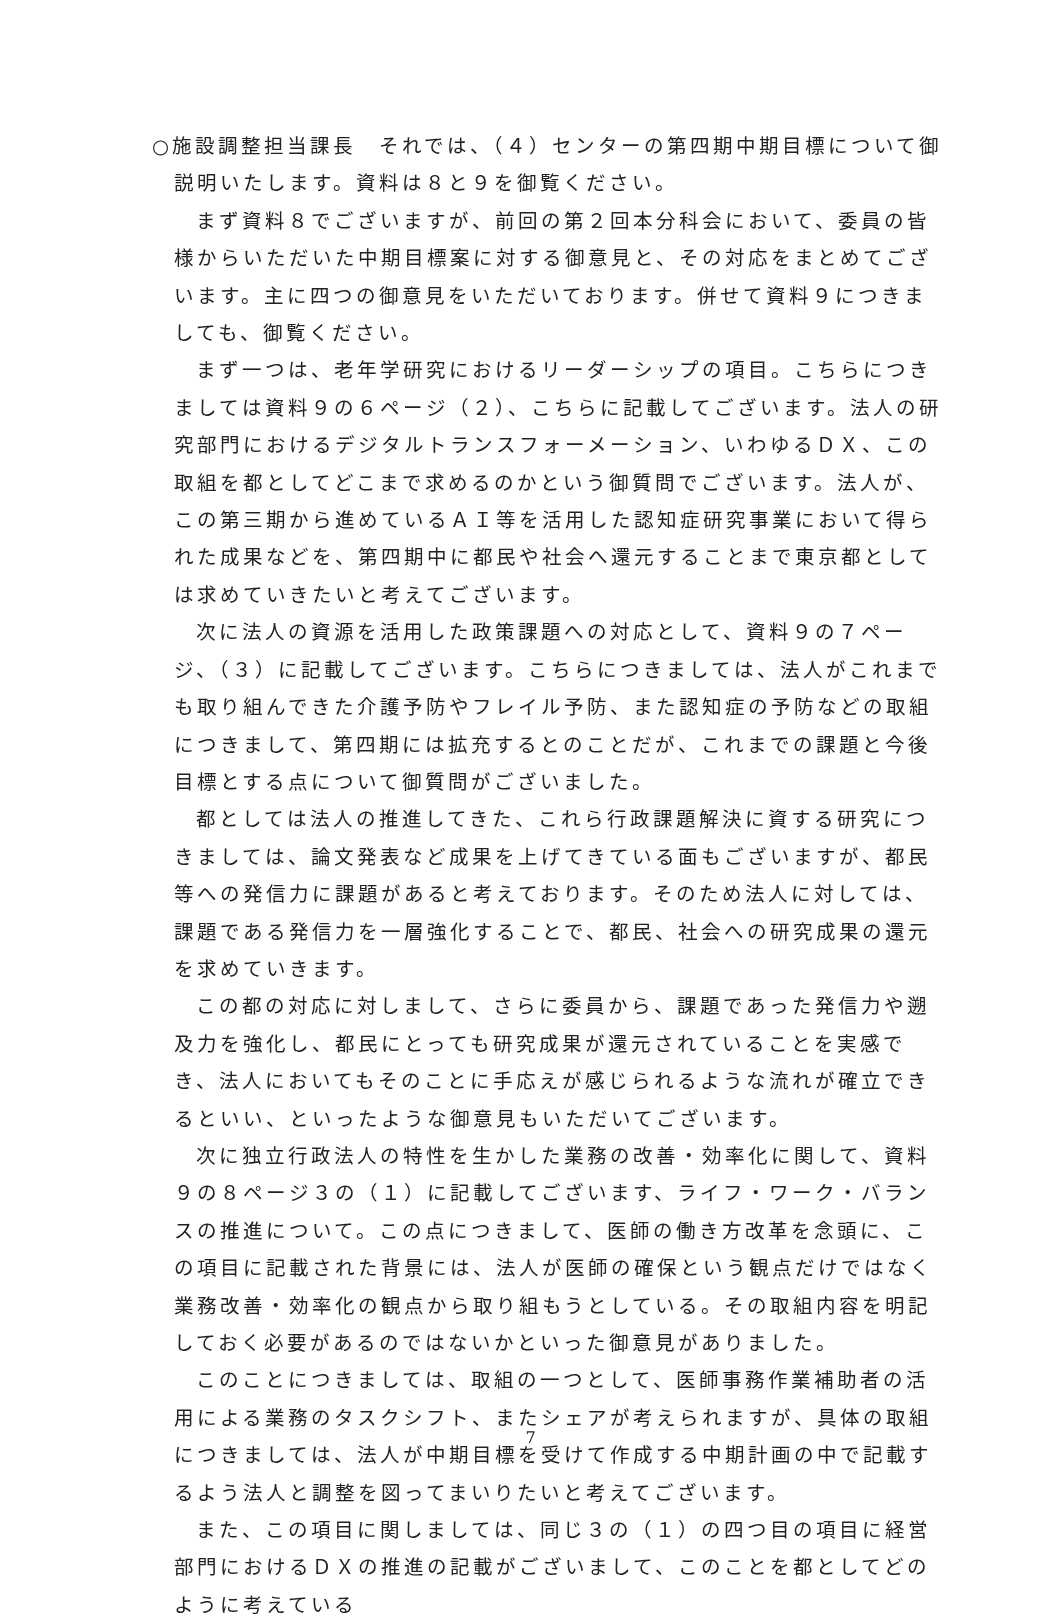○施設調整担当課長　それでは、（４）センターの第四期中期目標について御説明いたします。資料は８と９を御覧ください。
まず資料８でございますが、前回の第２回本分科会において、委員の皆様からいただいた中期目標案に対する御意見と、その対応をまとめてございます。主に四つの御意見をいただいております。併せて資料９につきましても、御覧ください。
まず一つは、老年学研究におけるリーダーシップの項目。こちらにつきましては資料９の６ページ（２）、こちらに記載してございます。法人の研究部門におけるデジタルトランスフォーメーション、いわゆるＤＸ、この取組を都としてどこまで求めるのかという御質問でございます。法人が、この第三期から進めているＡＩ等を活用した認知症研究事業において得られた成果などを、第四期中に都民や社会へ還元することまで東京都としては求めていきたいと考えてございます。
次に法人の資源を活用した政策課題への対応として、資料９の７ページ、（３）に記載してございます。こちらにつきましては、法人がこれまでも取り組んできた介護予防やフレイル予防、また認知症の予防などの取組につきまして、第四期には拡充するとのことだが、これまでの課題と今後目標とする点について御質問がございました。
都としては法人の推進してきた、これら行政課題解決に資する研究につきましては、論文発表など成果を上げてきている面もございますが、都民等への発信力に課題があると考えております。そのため法人に対しては、課題である発信力を一層強化することで、都民、社会への研究成果の還元を求めていきます。
この都の対応に対しまして、さらに委員から、課題であった発信力や遡及力を強化し、都民にとっても研究成果が還元されていることを実感でき、法人においてもそのことに手応えが感じられるような流れが確立できるといい、といったような御意見もいただいてございます。
次に独立行政法人の特性を生かした業務の改善・効率化に関して、資料９の８ページ３の（１）に記載してございます、ライフ・ワーク・バランスの推進について。この点につきまして、医師の働き方改革を念頭に、この項目に記載された背景には、法人が医師の確保という観点だけではなく業務改善・効率化の観点から取り組もうとしている。その取組内容を明記しておく必要があるのではないかといった御意見がありました。
このことにつきましては、取組の一つとして、医師事務作業補助者の活用による業務のタスクシフト、またシェアが考えられますが、具体の取組につきましては、法人が中期目標を受けて作成する中期計画の中で記載するよう法人と調整を図ってまいりたいと考えてございます。
また、この項目に関しましては、同じ３の（１）の四つ目の項目に経営部門におけるＤＸの推進の記載がございまして、このことを都としてどのように考えている
7